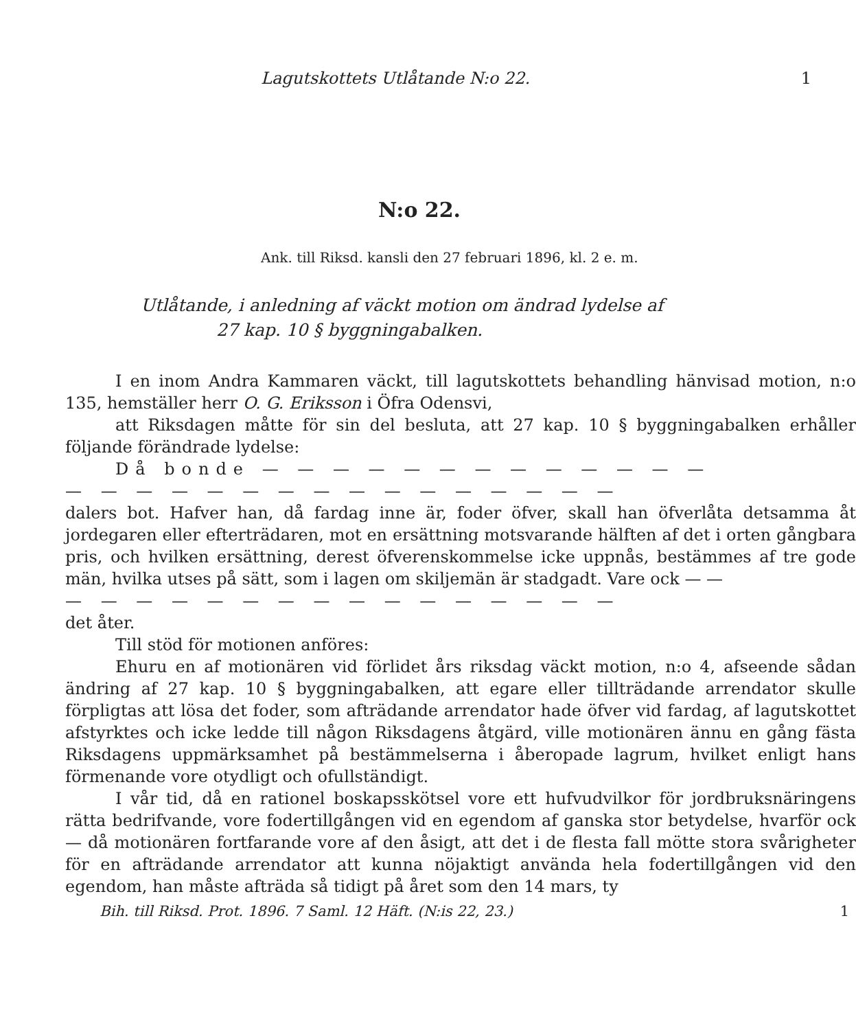Lagutskottets Utlåtande N:o 22. 1
N:o 22.
Ank. till Riksd. kansli den 27 februari 1896, kl. 2 e. m.
Utlåtande, i anledning af väckt motion om ändrad lydelse af
27 kap. 10 § byggningabalken.
I en inom Andra Kammaren väckt, till lagutskottets behandling hänvisad motion, n:o 135, hemställer herr O. G. Eriksson i Öfra Odensvi,
att Riksdagen måtte för sin del besluta, att 27 kap. 10 § byggningabalken erhåller följande förändrade lydelse:
Då bonde — — — — — — — — — — — — —
— — — — — — — — — — — — — — — —
dalers bot. Hafver han, då fardag inne är, foder öfver, skall han öfverlåta detsamma åt jordegaren eller efterträdaren, mot en ersättning motsvarande hälften af det i orten gångbara pris, och hvilken ersättning, derest öfverenskommelse icke uppnås, bestämmes af tre gode män, hvilka utses på sätt, som i lagen om skiljemän är stadgadt. Vare ock — —
— — — — — — — — — — — — — — — —
det åter.
Till stöd för motionen anföres:
Ehuru en af motionären vid förlidet års riksdag väckt motion, n:o 4, afseende sådan ändring af 27 kap. 10 § byggningabalken, att egare eller tillträdande arrendator skulle förpligtas att lösa det foder, som afträdande arrendator hade öfver vid fardag, af lagutskottet afstyrktes och icke ledde till någon Riksdagens åtgärd, ville motionären ännu en gång fästa Riksdagens uppmärksamhet på bestämmelserna i åberopade lagrum, hvilket enligt hans förmenande vore otydligt och ofullständigt.
I vår tid, då en rationel boskapsskötsel vore ett hufvudvilkor för jordbruksnäringens rätta bedrifvande, vore fodertillgången vid en egendom af ganska stor betydelse, hvarför ock — då motionären fortfarande vore af den åsigt, att det i de flesta fall mötte stora svårigheter för en afträdande arrendator att kunna nöjaktigt använda hela fodertillgången vid den egendom, han måste afträda så tidigt på året som den 14 mars, ty
Bih. till Riksd. Prot. 1896. 7 Saml. 12 Häft. (N:is 22, 23.) 1